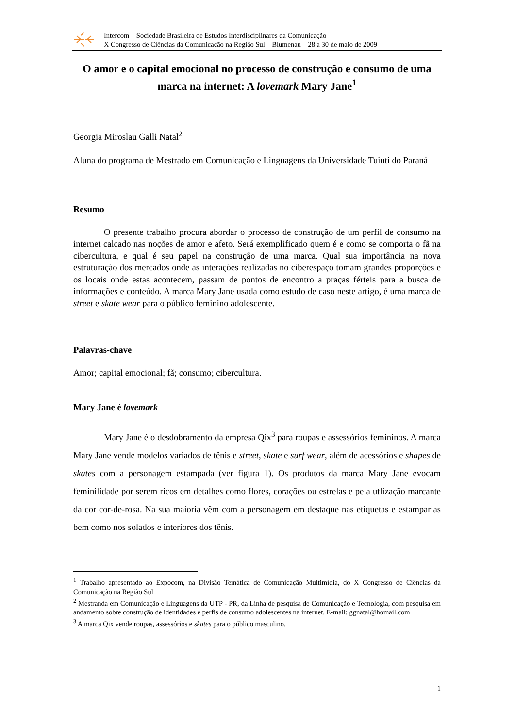Intercom – Sociedade Brasileira de Estudos Interdisciplinares da Comunicação
X Congresso de Ciências da Comunicação na Região Sul – Blumenau – 28 a 30 de maio de 2009
O amor e o capital emocional no processo de construção e consumo de uma marca na internet: A lovemark Mary Jane<sup>1</sup>
Georgia Miroslau Galli Natal<sup>2</sup>
Aluna do programa de Mestrado em Comunicação e Linguagens da Universidade Tuiuti do Paraná
Resumo
O presente trabalho procura abordar o processo de construção de um perfil de consumo na internet calcado nas noções de amor e afeto. Será exemplificado quem é e como se comporta o fã na cibercultura, e qual é seu papel na construção de uma marca. Qual sua importância na nova estruturação dos mercados onde as interações realizadas no ciberespaço tomam grandes proporções e os locais onde estas acontecem, passam de pontos de encontro a praças férteis para a busca de informações e conteúdo. A marca Mary Jane usada como estudo de caso neste artigo, é uma marca de street e skate wear para o público feminino adolescente.
Palavras-chave
Amor; capital emocional; fã; consumo; cibercultura.
Mary Jane é lovemark
Mary Jane é o desdobramento da empresa Qix<sup>3</sup> para roupas e assessórios femininos. A marca Mary Jane vende modelos variados de tênis e street, skate e surf wear, além de acessórios e shapes de skates com a personagem estampada (ver figura 1). Os produtos da marca Mary Jane evocam feminilidade por serem ricos em detalhes como flores, corações ou estrelas e pela utlização marcante da cor cor-de-rosa. Na sua maioria vêm com a personagem em destaque nas etiquetas e estamparias bem como nos solados e interiores dos tênis.
<sup>1</sup> Trabalho apresentado ao Expocom, na Divisão Temática de Comunicação Multimídia, do X Congresso de Ciências da Comunicação na Região Sul
<sup>2</sup> Mestranda em Comunicação e Linguagens da UTP - PR, da Linha de pesquisa de Comunicação e Tecnologia, com pesquisa em andamento sobre construção de identidades e perfis de consumo adolescentes na internet. E-mail: ggnatal@homail.com
<sup>3</sup> A marca Qix vende roupas, assessórios e skates para o público masculino.
1